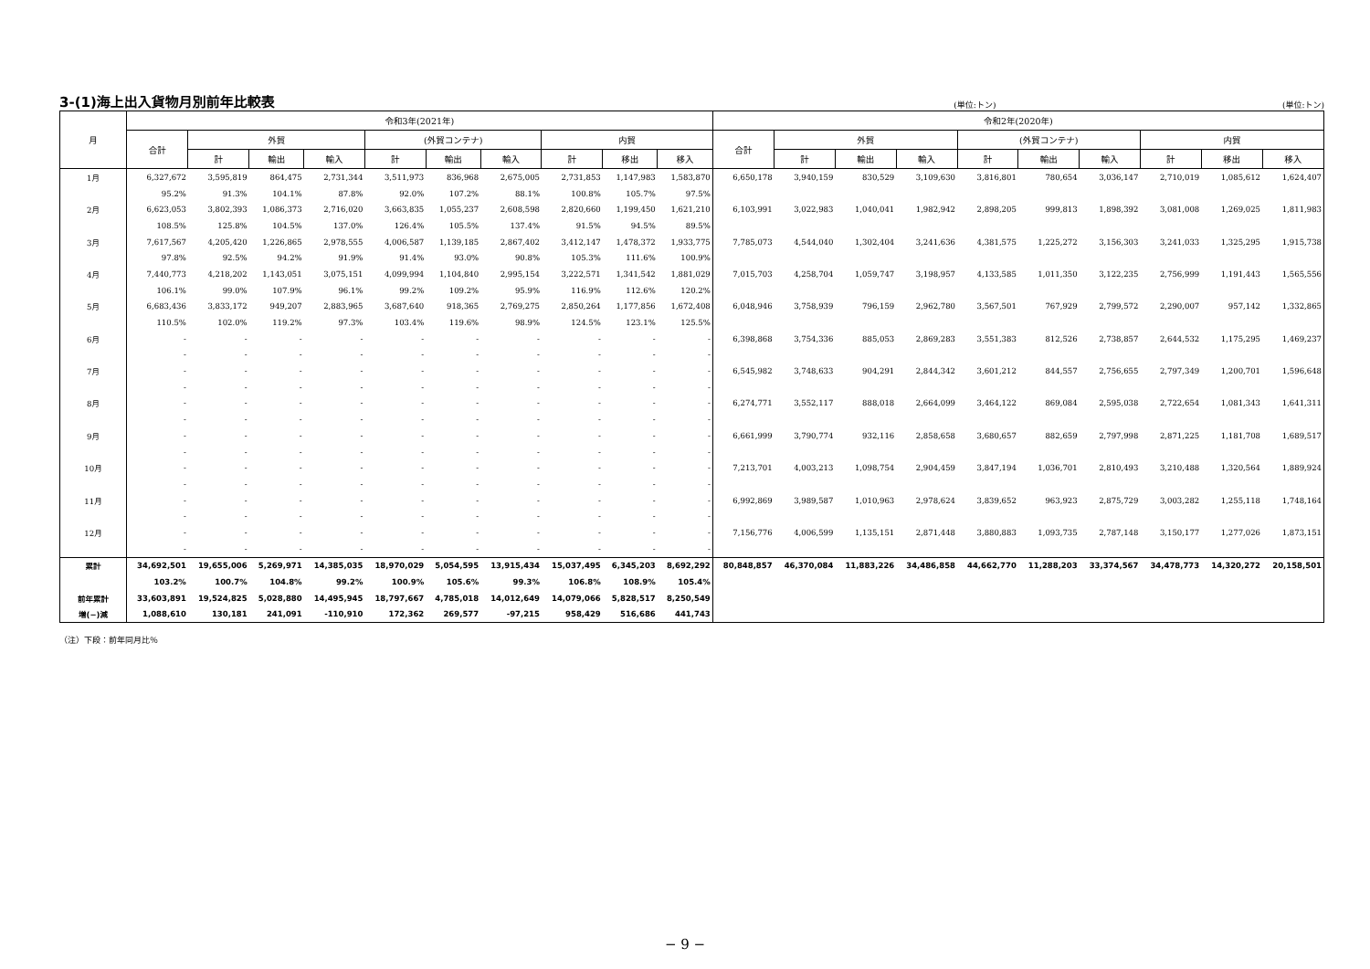3-(1)海上出入貨物月別前年比較表
(単位:トン) (単位:トン)
| 月 | 令和3年(2021年) | | | | | | | | | | 令和2年(2020年) | | | | | | | | | |
| --- | --- | --- | --- | --- | --- | --- | --- | --- | --- | --- | --- | --- | --- | --- | --- | --- | --- | --- | --- | --- |
| | 合計 | 外貿 | | | (外貿コンテナ) | | | 内貿 | | | 合計 | 外貿 | | | (外貿コンテナ) | | | 内貿 | | |
| | | 計 | 輸出 | 輸入 | 計 | 輸出 | 輸入 | 計 | 移出 | 移入 | | 計 | 輸出 | 輸入 | 計 | 輸出 | 輸入 | 計 | 移出 | 移入 |
| 1月 | 6,327,672 | 3,595,819 | 864,475 | 2,731,344 | 3,511,973 | 836,968 | 2,675,005 | 2,731,853 | 1,147,983 | 1,583,870 | 6,650,178 | 3,940,159 | 830,529 | 3,109,630 | 3,816,801 | 780,654 | 3,036,147 | 2,710,019 | 1,085,612 | 1,624,407 |
| | 95.2% | 91.3% | 104.1% | 87.8% | 92.0% | 107.2% | 88.1% | 100.8% | 105.7% | 97.5% | | | | | | | | | | |
| 2月 | 6,623,053 | 3,802,393 | 1,086,373 | 2,716,020 | 3,663,835 | 1,055,237 | 2,608,598 | 2,820,660 | 1,199,450 | 1,621,210 | 6,103,991 | 3,022,983 | 1,040,041 | 1,982,942 | 2,898,205 | 999,813 | 1,898,392 | 3,081,008 | 1,269,025 | 1,811,983 |
| | 108.5% | 125.8% | 104.5% | 137.0% | 126.4% | 105.5% | 137.4% | 91.5% | 94.5% | 89.5% | | | | | | | | | | |
| 3月 | 7,617,567 | 4,205,420 | 1,226,865 | 2,978,555 | 4,006,587 | 1,139,185 | 2,867,402 | 3,412,147 | 1,478,372 | 1,933,775 | 7,785,073 | 4,544,040 | 1,302,404 | 3,241,636 | 4,381,575 | 1,225,272 | 3,156,303 | 3,241,033 | 1,325,295 | 1,915,738 |
| | 97.8% | 92.5% | 94.2% | 91.9% | 91.4% | 93.0% | 90.8% | 105.3% | 111.6% | 100.9% | | | | | | | | | | |
| 4月 | 7,440,773 | 4,218,202 | 1,143,051 | 3,075,151 | 4,099,994 | 1,104,840 | 2,995,154 | 3,222,571 | 1,341,542 | 1,881,029 | 7,015,703 | 4,258,704 | 1,059,747 | 3,198,957 | 4,133,585 | 1,011,350 | 3,122,235 | 2,756,999 | 1,191,443 | 1,565,556 |
| | 106.1% | 99.0% | 107.9% | 96.1% | 99.2% | 109.2% | 95.9% | 116.9% | 112.6% | 120.2% | | | | | | | | | | |
| 5月 | 6,683,436 | 3,833,172 | 949,207 | 2,883,965 | 3,687,640 | 918,365 | 2,769,275 | 2,850,264 | 1,177,856 | 1,672,408 | 6,048,946 | 3,758,939 | 796,159 | 2,962,780 | 3,567,501 | 767,929 | 2,799,572 | 2,290,007 | 957,142 | 1,332,865 |
| | 110.5% | 102.0% | 119.2% | 97.3% | 103.4% | 119.6% | 98.9% | 124.5% | 123.1% | 125.5% | | | | | | | | | | |
| 6月 | - | - | - | - | - | - | - | - | - | - | 6,398,868 | 3,754,336 | 885,053 | 2,869,283 | 3,551,383 | 812,526 | 2,738,857 | 2,644,532 | 1,175,295 | 1,469,237 |
| | - | - | - | - | - | - | - | - | - | - | | | | | | | | | | |
| 7月 | - | - | - | - | - | - | - | - | - | - | 6,545,982 | 3,748,633 | 904,291 | 2,844,342 | 3,601,212 | 844,557 | 2,756,655 | 2,797,349 | 1,200,701 | 1,596,648 |
| | - | - | - | - | - | - | - | - | - | - | | | | | | | | | | |
| 8月 | - | - | - | - | - | - | - | - | - | - | 6,274,771 | 3,552,117 | 888,018 | 2,664,099 | 3,464,122 | 869,084 | 2,595,038 | 2,722,654 | 1,081,343 | 1,641,311 |
| | - | - | - | - | - | - | - | - | - | - | | | | | | | | | | |
| 9月 | - | - | - | - | - | - | - | - | - | - | 6,661,999 | 3,790,774 | 932,116 | 2,858,658 | 3,680,657 | 882,659 | 2,797,998 | 2,871,225 | 1,181,708 | 1,689,517 |
| | - | - | - | - | - | - | - | - | - | - | | | | | | | | | | |
| 10月 | - | - | - | - | - | - | - | - | - | - | 7,213,701 | 4,003,213 | 1,098,754 | 2,904,459 | 3,847,194 | 1,036,701 | 2,810,493 | 3,210,488 | 1,320,564 | 1,889,924 |
| | - | - | - | - | - | - | - | - | - | - | | | | | | | | | | |
| 11月 | - | - | - | - | - | - | - | - | - | - | 6,992,869 | 3,989,587 | 1,010,963 | 2,978,624 | 3,839,652 | 963,923 | 2,875,729 | 3,003,282 | 1,255,118 | 1,748,164 |
| | - | - | - | - | - | - | - | - | - | - | | | | | | | | | | |
| 12月 | - | - | - | - | - | - | - | - | - | - | 7,156,776 | 4,006,599 | 1,135,151 | 2,871,448 | 3,880,883 | 1,093,735 | 2,787,148 | 3,150,177 | 1,277,026 | 1,873,151 |
| | - | - | - | - | - | - | - | - | - | - | | | | | | | | | | |
| 累計 | 34,692,501 | 19,655,006 | 5,269,971 | 14,385,035 | 18,970,029 | 5,054,595 | 13,915,434 | 15,037,495 | 6,345,203 | 8,692,292 | 80,848,857 | 46,370,084 | 11,883,226 | 34,486,858 | 44,662,770 | 11,288,203 | 33,374,567 | 34,478,773 | 14,320,272 | 20,158,501 |
| | 103.2% | 100.7% | 104.8% | 99.2% | 100.9% | 105.6% | 99.3% | 106.8% | 108.9% | 105.4% | | | | | | | | | | |
| 前年累計 | 33,603,891 | 19,524,825 | 5,028,880 | 14,495,945 | 18,797,667 | 4,785,018 | 14,012,649 | 14,079,066 | 5,828,517 | 8,250,549 | | | | | | | | | | |
| 増(−)減 | 1,088,610 | 130,181 | 241,091 | -110,910 | 172,362 | 269,577 | -97,215 | 958,429 | 516,686 | 441,743 | | | | | | | | | | |
（注）下段：前年同月比％
− 9 −